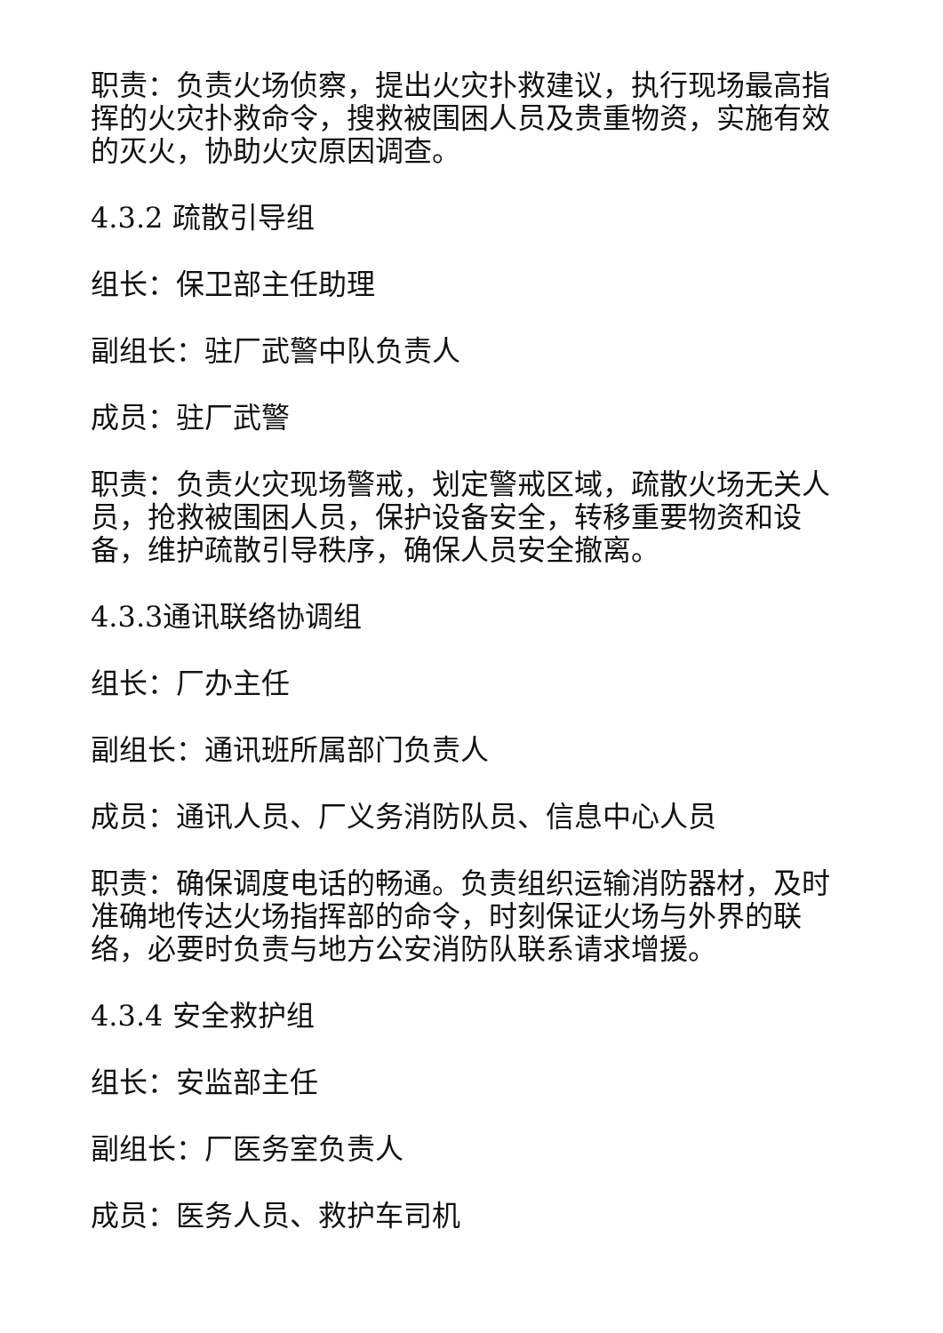职责：负责火场侦察，提出火灾扑救建议，执行现场最高指挥的火灾扑救命令，搜救被围困人员及贵重物资，实施有效的灭火，协助火灾原因调查。
4.3.2 疏散引导组
组长：保卫部主任助理
副组长：驻厂武警中队负责人
成员：驻厂武警
职责：负责火灾现场警戒，划定警戒区域，疏散火场无关人员，抢救被围困人员，保护设备安全，转移重要物资和设备，维护疏散引导秩序，确保人员安全撤离。
4.3.3通讯联络协调组
组长：厂办主任
副组长：通讯班所属部门负责人
成员：通讯人员、厂义务消防队员、信息中心人员
职责：确保调度电话的畅通。负责组织运输消防器材，及时准确地传达火场指挥部的命令，时刻保证火场与外界的联络，必要时负责与地方公安消防队联系请求增援。
4.3.4 安全救护组
组长：安监部主任
副组长：厂医务室负责人
成员：医务人员、救护车司机